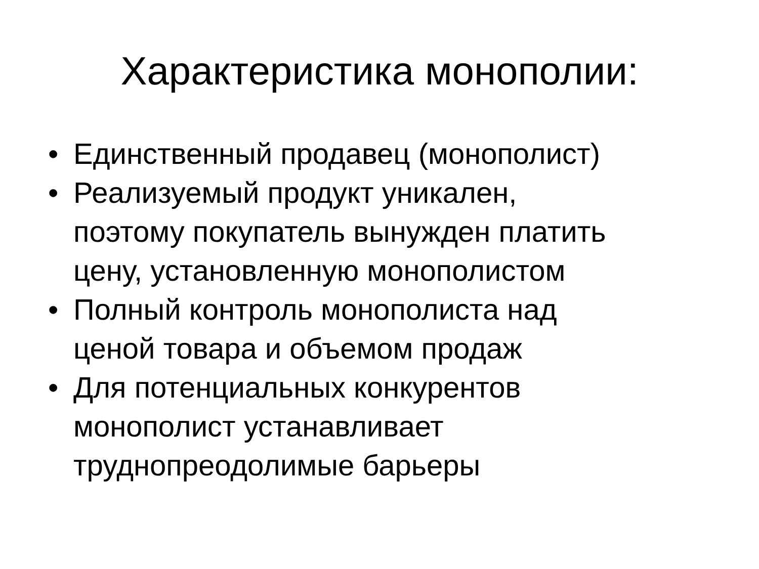Характеристика монополии:
• Единственный продавец (монополист)
• Реализуемый продукт уникален,
поэтому покупатель вынужден платить
цену, установленную монополистом
• Полный контроль монополиста над
ценой товара и объемом продаж
• Для потенциальных конкурентов
монополист устанавливает
труднопреодолимые барьеры